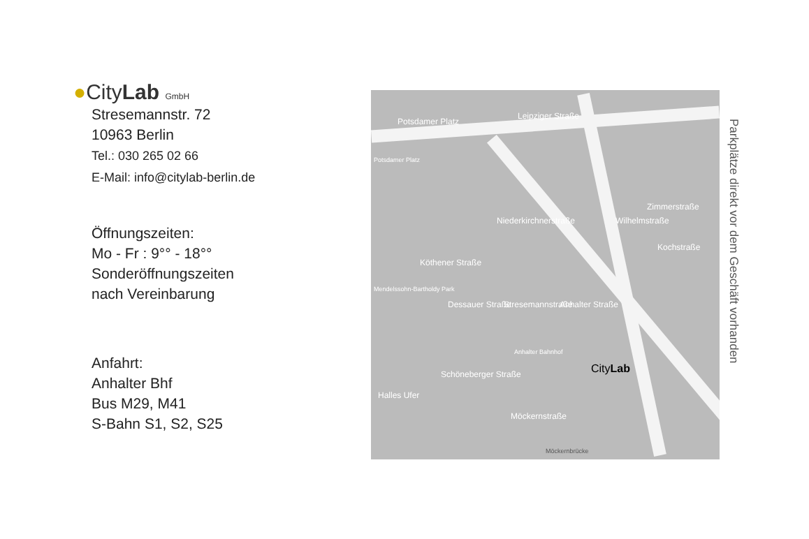●CityLab GmbH
Stresemannstr. 72
10963 Berlin
Tel.: 030 265 02 66
E-Mail: info@citylab-berlin.de
Öffnungszeiten:
Mo - Fr : 9°° - 18°°
Sonderöffnungszeiten
nach Vereinbarung
Anfahrt:
Anhalter Bhf
Bus M29, M41
S-Bahn S1, S2, S25
Potsdamer Platz
Leipziger Straße
Potsdamer Platz
Niederkirchnerstraße
Zimmerstraße
Kochstraße
Wilhelmstraße
Köthener Straße
Mendelssohn-Bartholdy Park
Dessauer Straße Stresemannstraße Anhalter Straße
Schöneberger Straße
Anhalter Bahnhof
CityLab
Halles Ufer
Möckernstraße
Möckernbrücke
Parkplätze direkt vor dem Geschäft vorhanden